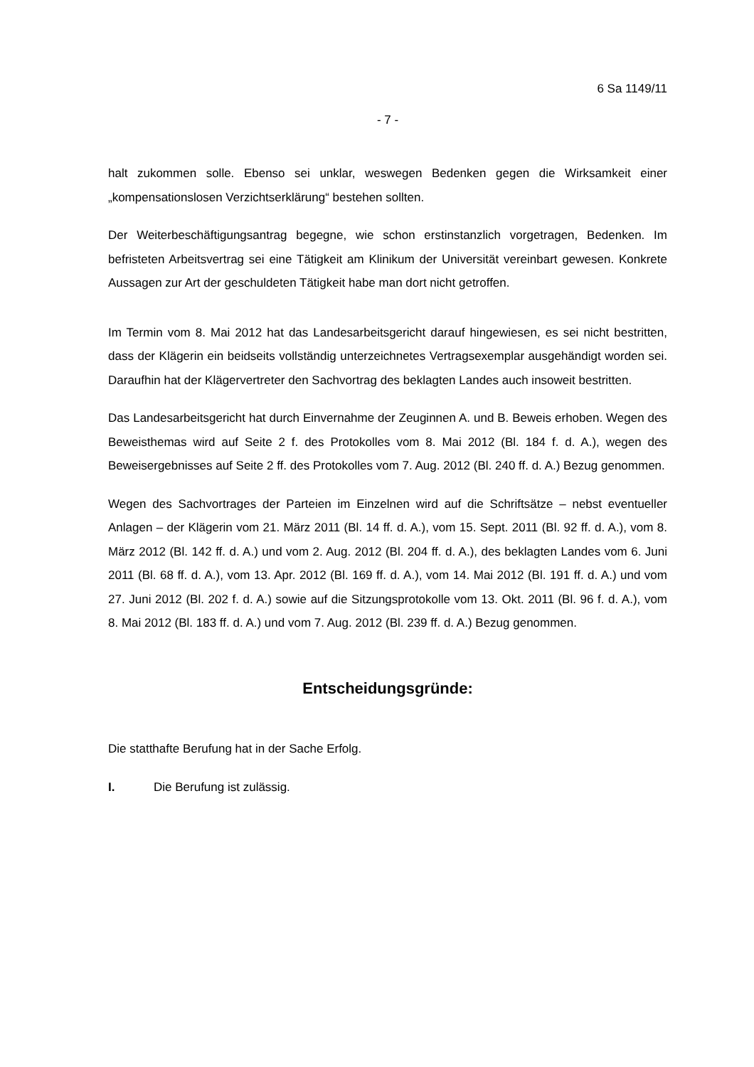6 Sa 1149/11
- 7 -
halt zukommen solle. Ebenso sei unklar, weswegen Bedenken gegen die Wirksamkeit einer „kompensationslosen Verzichtserklärung“ bestehen sollten.
Der Weiterbeschäftigungsantrag begegne, wie schon erstinstanzlich vorgetragen, Bedenken. Im befristeten Arbeitsvertrag sei eine Tätigkeit am Klinikum der Universität vereinbart gewesen. Konkrete Aussagen zur Art der geschuldeten Tätigkeit habe man dort nicht getroffen.
Im Termin vom 8. Mai 2012 hat das Landesarbeitsgericht darauf hingewiesen, es sei nicht bestritten, dass der Klägerin ein beidseits vollständig unterzeichnetes Vertragsexemplar ausgehändigt worden sei. Daraufhin hat der Klägervertreter den Sachvortrag des beklagten Landes auch insoweit bestritten.
Das Landesarbeitsgericht hat durch Einvernahme der Zeuginnen A. und B. Beweis erhoben. Wegen des Beweisthemas wird auf Seite 2 f. des Protokolles vom 8. Mai 2012 (Bl. 184 f. d. A.), wegen des Beweisergebnisses auf Seite 2 ff. des Protokolles vom 7. Aug. 2012 (Bl. 240 ff. d. A.) Bezug genommen.
Wegen des Sachvortrages der Parteien im Einzelnen wird auf die Schriftsätze – nebst eventueller Anlagen – der Klägerin vom 21. März 2011 (Bl. 14 ff. d. A.), vom 15. Sept. 2011 (Bl. 92 ff. d. A.), vom 8. März 2012 (Bl. 142 ff. d. A.) und vom 2. Aug. 2012 (Bl. 204 ff. d. A.), des beklagten Landes vom 6. Juni 2011 (Bl. 68 ff. d. A.), vom 13. Apr. 2012 (Bl. 169 ff. d. A.), vom 14. Mai 2012 (Bl. 191 ff. d. A.) und vom 27. Juni 2012 (Bl. 202 f. d. A.) sowie auf die Sitzungsprotokolle vom 13. Okt. 2011 (Bl. 96 f. d. A.), vom 8. Mai 2012 (Bl. 183 ff. d. A.) und vom 7. Aug. 2012 (Bl. 239 ff. d. A.) Bezug genommen.
Entscheidungsgründe:
Die statthafte Berufung hat in der Sache Erfolg.
I. Die Berufung ist zulässig.